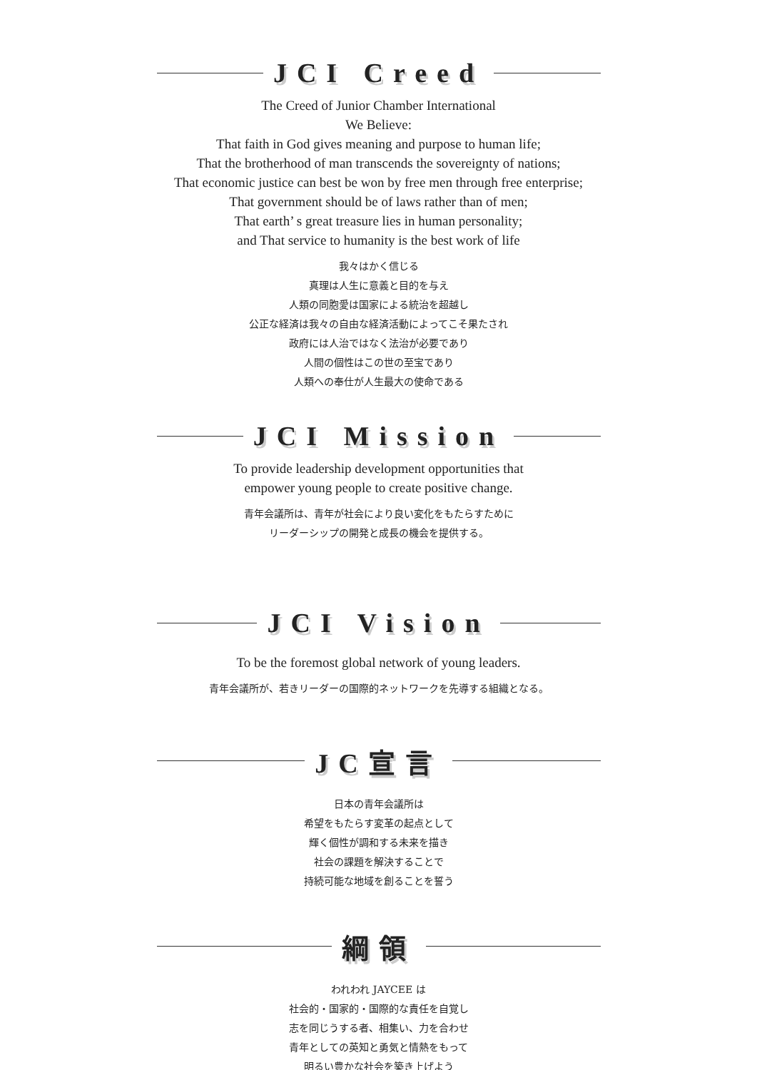JCI Creed
The Creed of Junior Chamber International
We Believe:
That faith in God gives meaning and purpose to human life;
That the brotherhood of man transcends the sovereignty of nations;
That economic justice can best be won by free men through free enterprise;
That government should be of laws rather than of men;
That earth’ s great treasure lies in human personality;
and That service to humanity is the best work of life
我々はかく信じる
真理は人生に意義と目的を与え
人類の同胞愛は国家による統治を超越し
公正な経済は我々の自由な経済活動によってこそ果たされ
政府には人治ではなく法治が必要であり
人間の個性はこの世の至宝であり
人類への奉仕が人生最大の使命である
JCI Mission
To provide leadership development opportunities that
empower young people to create positive change.
青年会議所は、青年が社会により良い変化をもたらすために
リーダーシップの開発と成長の機会を提供する。
JCI Vision
To be the foremost global network of young leaders.
青年会議所が、若きリーダーの国際的ネットワークを先導する組織となる。
JC宣言
日本の青年会議所は
希望をもたらす変革の起点として
輝く個性が調和する未来を描き
社会の課題を解決することで
持続可能な地域を創ることを誓う
綱領
われわれ JAYCEE は
社会的・国家的・国際的な責任を自覚し
志を同じうする者、相集い、力を合わせ
青年としての英知と勇気と情熱をもって
明るい豊かな社会を築き上げよう